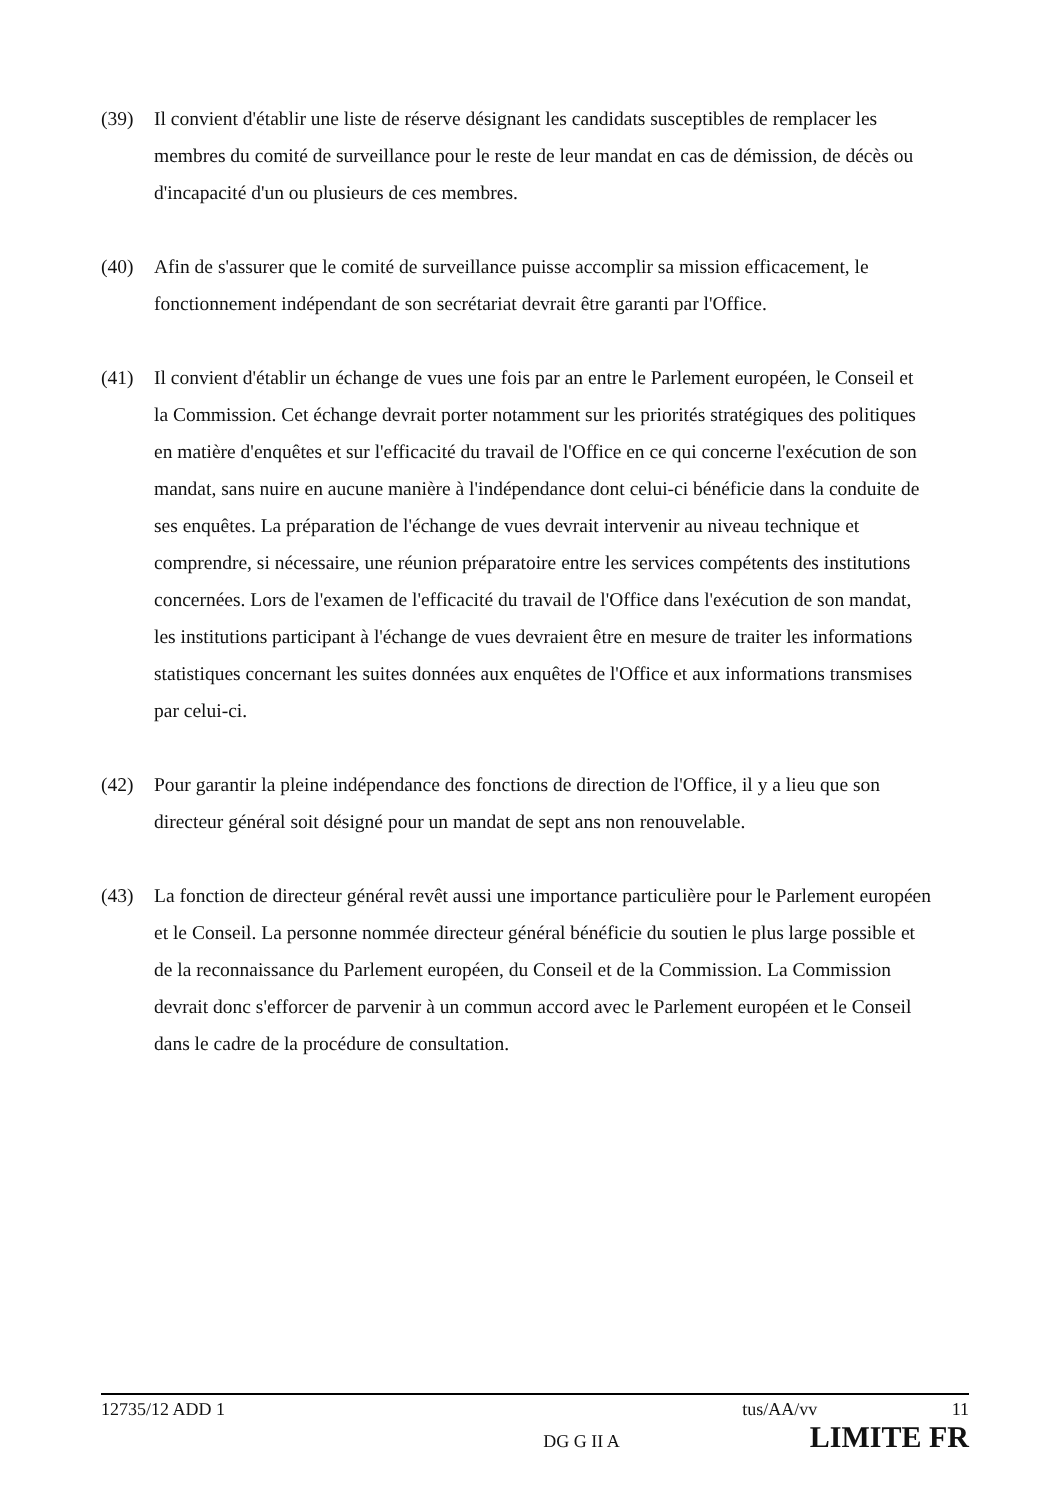(39) Il convient d'établir une liste de réserve désignant les candidats susceptibles de remplacer les membres du comité de surveillance pour le reste de leur mandat en cas de démission, de décès ou d'incapacité d'un ou plusieurs de ces membres.
(40) Afin de s'assurer que le comité de surveillance puisse accomplir sa mission efficacement, le fonctionnement indépendant de son secrétariat devrait être garanti par l'Office.
(41) Il convient d'établir un échange de vues une fois par an entre le Parlement européen, le Conseil et la Commission. Cet échange devrait porter notamment sur les priorités stratégiques des politiques en matière d'enquêtes et sur l'efficacité du travail de l'Office en ce qui concerne l'exécution de son mandat, sans nuire en aucune manière à l'indépendance dont celui-ci bénéficie dans la conduite de ses enquêtes. La préparation de l'échange de vues devrait intervenir au niveau technique et comprendre, si nécessaire, une réunion préparatoire entre les services compétents des institutions concernées. Lors de l'examen de l'efficacité du travail de l'Office dans l'exécution de son mandat, les institutions participant à l'échange de vues devraient être en mesure de traiter les informations statistiques concernant les suites données aux enquêtes de l'Office et aux informations transmises par celui-ci.
(42) Pour garantir la pleine indépendance des fonctions de direction de l'Office, il y a lieu que son directeur général soit désigné pour un mandat de sept ans non renouvelable.
(43) La fonction de directeur général revêt aussi une importance particulière pour le Parlement européen et le Conseil. La personne nommée directeur général bénéficie du soutien le plus large possible et de la reconnaissance du Parlement européen, du Conseil et de la Commission. La Commission devrait donc s'efforcer de parvenir à un commun accord avec le Parlement européen et le Conseil dans le cadre de la procédure de consultation.
12735/12 ADD 1 tus/AA/vv 11
DG G II A LIMITE FR